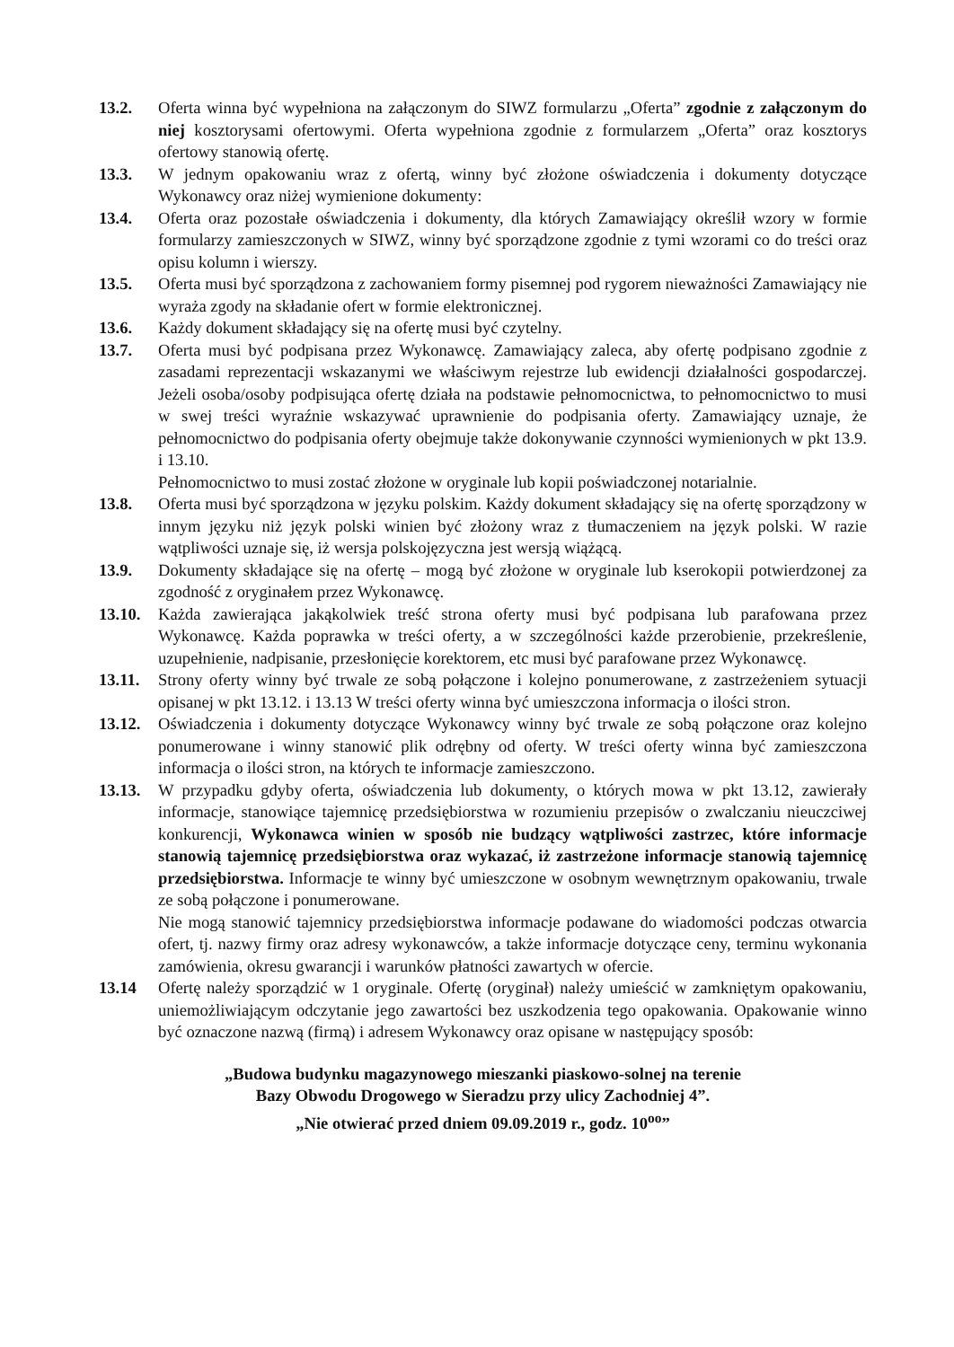13.2. Oferta winna być wypełniona na załączonym do SIWZ formularzu „Oferta” zgodnie z załączonym do niej kosztorysami ofertowymi. Oferta wypełniona zgodnie z formularzem „Oferta” oraz kosztorys ofertowy stanowią ofertę.
13.3. W jednym opakowaniu wraz z ofertą, winny być złożone oświadczenia i dokumenty dotyczące Wykonawcy oraz niżej wymienione dokumenty:
13.4. Oferta oraz pozostałe oświadczenia i dokumenty, dla których Zamawiający określił wzory w formie formularzy zamieszczonych w SIWZ, winny być sporządzone zgodnie z tymi wzorami co do treści oraz opisu kolumn i wierszy.
13.5. Oferta musi być sporządzona z zachowaniem formy pisemnej pod rygorem nieważności Zamawiający nie wyraża zgody na składanie ofert w formie elektronicznej.
13.6. Każdy dokument składający się na ofertę musi być czytelny.
13.7. Oferta musi być podpisana przez Wykonawcę. Zamawiający zaleca, aby ofertę podpisano zgodnie z zasadami reprezentacji wskazanymi we właściwym rejestrze lub ewidencji działalności gospodarczej. Jeżeli osoba/osoby podpisująca ofertę działa na podstawie pełnomocnictwa, to pełnomocnictwo to musi w swej treści wyraźnie wskazywać uprawnienie do podpisania oferty. Zamawiający uznaje, że pełnomocnictwo do podpisania oferty obejmuje także dokonywanie czynności wymienionych w pkt 13.9. i 13.10.
Pełnomocnictwo to musi zostać złożone w oryginale lub kopii poświadczonej notarialnie.
13.8. Oferta musi być sporządzona w języku polskim. Każdy dokument składający się na ofertę sporządzony w innym języku niż język polski winien być złożony wraz z tłumaczeniem na język polski. W razie wątpliwości uznaje się, iż wersja polskojęzyczna jest wersją wiążącą.
13.9. Dokumenty składające się na ofertę – mogą być złożone w oryginale lub kserokopii potwierdzonej za zgodność z oryginałem przez Wykonawcę.
13.10.
Każda zawierająca jakąkolwiek treść strona oferty musi być podpisana lub parafowana przez Wykonawcę. Każda poprawka w treści oferty, a w szczególności każde przerobienie, przekreślenie, uzupełnienie, nadpisanie, przesłonięcie korektorem, etc musi być parafowane przez Wykonawcę.
13.11.
Strony oferty winny być trwale ze sobą połączone i kolejno ponumerowane, z zastrzeżeniem sytuacji opisanej w pkt 13.12. i 13.13 W treści oferty winna być umieszczona informacja o ilości stron.
13.12.
Oświadczenia i dokumenty dotyczące Wykonawcy winny być trwale ze sobą połączone oraz kolejno ponumerowane i winny stanowić plik odrębny od oferty. W treści oferty winna być zamieszczona informacja o ilości stron, na których te informacje zamieszczono.
13.13.
W przypadku gdyby oferta, oświadczenia lub dokumenty, o których mowa w pkt 13.12, zawierały informacje, stanowiące tajemnicę przedsiębiorstwa w rozumieniu przepisów o zwalczaniu nieuczciwej konkurencji, Wykonawca winien w sposób nie budzący wątpliwości zastrzec, które informacje stanowią tajemnicę przedsiębiorstwa oraz wykazać, iż zastrzeżone informacje stanowią tajemnicę przedsiębiorstwa. Informacje te winny być umieszczone w osobnym wewnętrznym opakowaniu, trwale ze sobą połączone i ponumerowane.
Nie mogą stanowić tajemnicy przedsiębiorstwa informacje podawane do wiadomości podczas otwarcia ofert, tj. nazwy firmy oraz adresy wykonawców, a także informacje dotyczące ceny, terminu wykonania zamówienia, okresu gwarancji i warunków płatności zawartych w ofercie.
13.14 Ofertę należy sporządzić w 1 oryginale. Ofertę (oryginał) należy umieścić w zamkniętym opakowaniu, uniemożliwiającym odczytanie jego zawartości bez uszkodzenia tego opakowania. Opakowanie winno być oznaczone nazwą (firmą) i adresem Wykonawcy oraz opisane w następujący sposób:
„Budowa budynku magazynowego mieszanki piaskowo-solnej na terenie
Bazy Obwodu Drogowego w Sieradzu przy ulicy Zachodniej 4”.
„Nie otwierać przed dniem 09.09.2019 r., godz. 10<sup>oo</sup>”